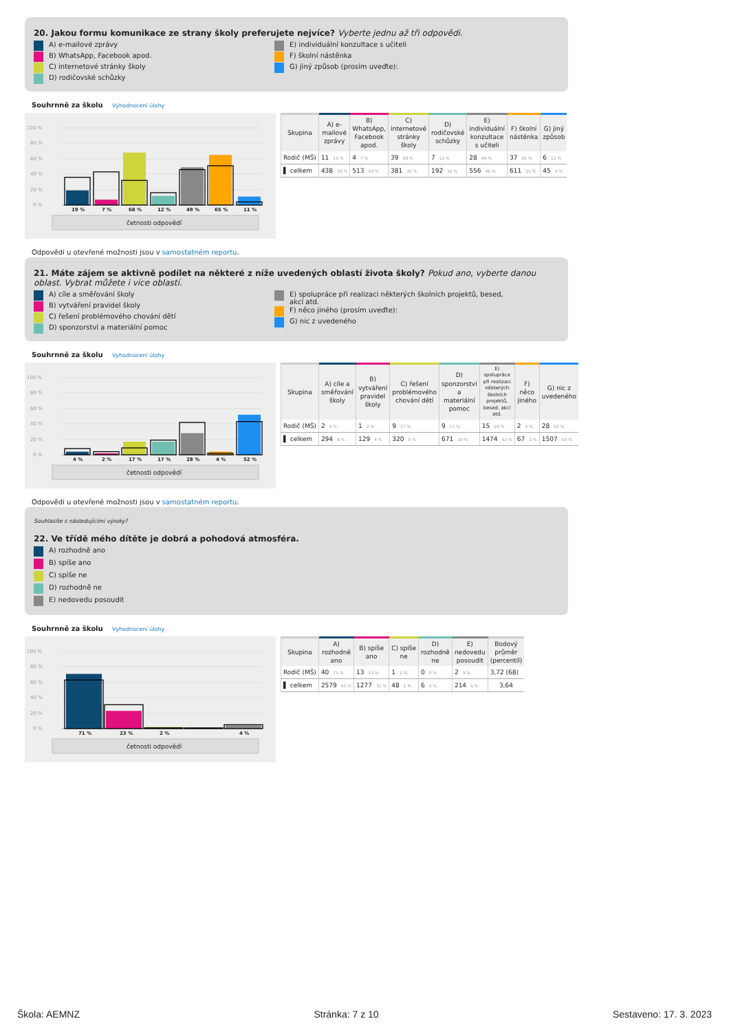20. Jakou formu komunikace ze strany školy preferujete nejvíce? Vyberte jednu až tři odpovědi.
A) e-mailové zprávy
B) WhatsApp, Facebook apod.
C) internetové stránky školy
D) rodičovské schůzky
E) individuální konzultace s učiteli
F) školní nástěnka
G) jiný způsob (prosím uveďte):
Souhrnně za školu Vyhodnocení úlohy
100 %
80 %
60 %
40 %
20 %
0 %
19 %
7 %
68 %
12 %
49 %
65 %
11 %
četnosti odpovědí
| Skupina | A) e- mailové zprávy | B) WhatsApp, Facebook apod. | C) internetové stránky školy | D) rodičovské schůzky | E) individuální konzultace s učiteli | F) školní nástěnka | G) jiný způsob |
| --- | --- | --- | --- | --- | --- | --- | --- |
| Rodič (MŠ) | 11 19 % | 4 7 % | 39 68 % | 7 12 % | 28 49 % | 37 65 % | 6 11 % |
| ▌ celkem | 438 36 % | 513 43 % | 381 32 % | 192 16 % | 556 46 % | 611 51 % | 45 4 % |
Odpovědi u otevřené možnosti jsou v samostatném reportu.
21. Máte zájem se aktivně podílet na některé z níže uvedených oblastí života školy? Pokud ano, vyberte danou oblast. Vybrat můžete i více oblastí.
A) cíle a směřování školy
B) vytváření pravidel školy
C) řešení problémového chování dětí
D) sponzorství a materiální pomoc
E) spolupráce při realizaci některých školních projektů, besed, akcí atd.
F) něco jiného (prosím uveďte):
G) nic z uvedeného
Souhrnně za školu Vyhodnocení úlohy
100 %
80 %
60 %
40 %
20 %
0 %
4 %
2 %
17 %
17 %
28 %
4 %
52 %
četnosti odpovědí
| Skupina | A) cíle a směřování školy | B) vytváření pravidel školy | C) řešení problémového chování dětí | D) sponzorství a materiální pomoc | E) spolupráce při realizaci některých školních projektů, besed, akcí atd. | F) něco jiného | G) nic z uvedeného |
| --- | --- | --- | --- | --- | --- | --- | --- |
| Rodič (MŠ) | 2 4 % | 1 2 % | 9 17 % | 9 17 % | 15 28 % | 2 4 % | 28 52 % |
| ▌ celkem | 294 8 % | 129 4 % | 320 9 % | 671 19 % | 1474 42 % | 67 2 % | 1507 43 % |
Odpovědi u otevřené možnosti jsou v samostatném reportu.
Souhlasíte s následujícími výroky?
22. Ve třídě mého dítěte je dobrá a pohodová atmosféra.
A) rozhodně ano
B) spíše ano
C) spíše ne
D) rozhodně ne
E) nedovedu posoudit
Souhrnně za školu Vyhodnocení úlohy
100 %
80 %
60 %
40 %
20 %
0 %
71 %
23 %
2 %
4 %
četnosti odpovědí
| Skupina | A) rozhodně ano | B) spíše ano | C) spíše ne | D) rozhodně ne | E) nedovedu posoudit | Bodový průměr (percentil) |
| --- | --- | --- | --- | --- | --- | --- |
| Rodič (MŠ) | 40 71 % | 13 23 % | 1 2 % | 0 0 % | 2 4 % | 3,72 (68) |
| ▌ celkem | 2579 63 % | 1277 31 % | 48 1 % | 6 0 % | 214 5 % | 3,64 |
Škola: AEMNZ Stránka: 7 z 10 Sestaveno: 17. 3. 2023